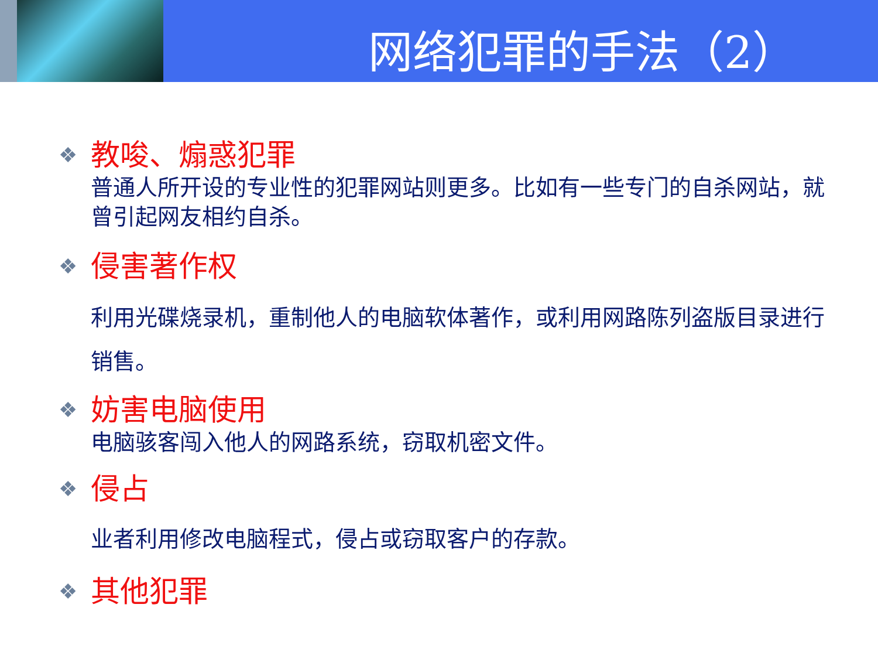网络犯罪的手法（2）
❖
教唆、煽惑犯罪
普通人所开设的专业性的犯罪网站则更多。比如有一些专门的自杀网站，就曾引起网友相约自杀。
❖
侵害著作权
利用光碟烧录机，重制他人的电脑软体著作，或利用网路陈列盗版目录进行销售。
❖
妨害电脑使用
电脑骇客闯入他人的网路系统，窃取机密文件。
❖
侵占
业者利用修改电脑程式，侵占或窃取客户的存款。
❖
其他犯罪